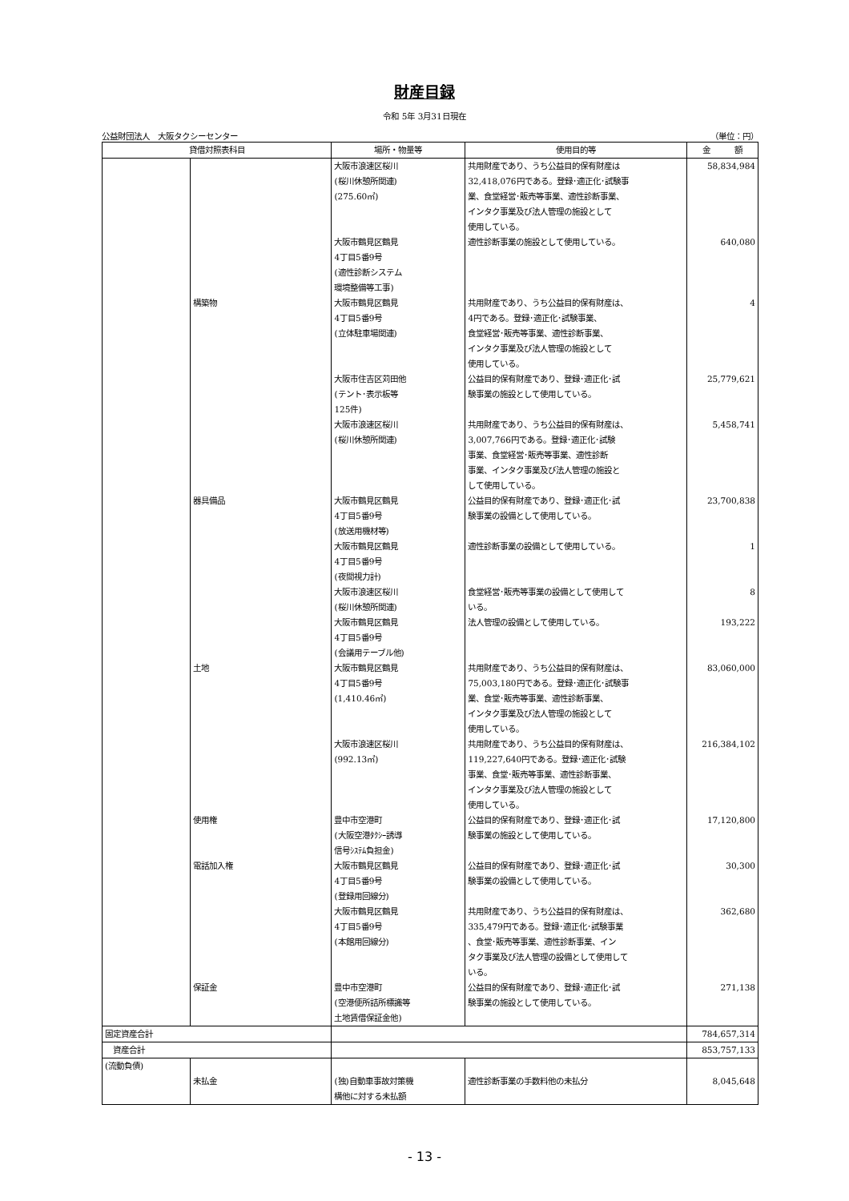財産目録
令和 5年 3月31日現在
公益財団法人　大阪タクシーセンター （単位：円）
| 貸借対照表科目 | | 場所・物量等 | 使用目的等 | 金 額 |
| --- | --- | --- | --- | --- |
| | | 大阪市浪速区桜川 (桜川休憩所関連) (275.60㎡) | 共用財産であり、うち公益目的保有財産は 32,418,076円である。登録･適正化･試験事 業、食堂経営･販売等事業、適性診断事業、 インタク事業及び法人管理の施設として 使用している。 | 58,834,984 |
| | | 大阪市鶴見区鶴見 4丁目5番9号 (適性診断システム 環境整備等工事) | 適性診断事業の施設として使用している。 | 640,080 |
| | 構築物 | 大阪市鶴見区鶴見 4丁目5番9号 (立体駐車場関連) | 共用財産であり、うち公益目的保有財産は、 4円である。登録･適正化･試験事業、 食堂経営･販売等事業、適性診断事業、 インタク事業及び法人管理の施設として 使用している。 | 4 |
| | | 大阪市住吉区苅田他 (テント･表示板等 125件) | 公益目的保有財産であり、登録･適正化･試 験事業の施設として使用している。 | 25,779,621 |
| | | 大阪市浪速区桜川 (桜川休憩所関連) | 共用財産であり、うち公益目的保有財産は、 3,007,766円である。登録･適正化･試験 事業、食堂経営･販売等事業、適性診断 事業、インタク事業及び法人管理の施設と して使用している。 | 5,458,741 |
| | 器具備品 | 大阪市鶴見区鶴見 4丁目5番9号 (放送用機材等) | 公益目的保有財産であり、登録･適正化･試 験事業の設備として使用している。 | 23,700,838 |
| | | 大阪市鶴見区鶴見 4丁目5番9号 (夜間視力計) | 適性診断事業の設備として使用している。 | 1 |
| | | 大阪市浪速区桜川 (桜川休憩所関連) | 食堂経営･販売等事業の設備として使用して いる。 | 8 |
| | | 大阪市鶴見区鶴見 4丁目5番9号 (会議用テーブル他) | 法人管理の設備として使用している。 | 193,222 |
| | 土地 | 大阪市鶴見区鶴見 4丁目5番9号 (1,410.46㎡) | 共用財産であり、うち公益目的保有財産は、 75,003,180円である。登録･適正化･試験事 業、食堂･販売等事業、適性診断事業、 インタク事業及び法人管理の施設として 使用している。 | 83,060,000 |
| | | 大阪市浪速区桜川 (992.13㎡) | 共用財産であり、うち公益目的保有財産は、 119,227,640円である。登録･適正化･試験 事業、食堂･販売等事業、適性診断事業、 インタク事業及び法人管理の施設として 使用している。 | 216,384,102 |
| | 使用権 | 豊中市空港町 (大阪空港ﾀｸｼｰ誘導 信号ｼｽﾃﾑ負担金) | 公益目的保有財産であり、登録･適正化･試 験事業の施設として使用している。 | 17,120,800 |
| | 電話加入権 | 大阪市鶴見区鶴見 4丁目5番9号 (登録用回線分) | 公益目的保有財産であり、登録･適正化･試 験事業の設備として使用している。 | 30,300 |
| | | 大阪市鶴見区鶴見 4丁目5番9号 (本館用回線分) | 共用財産であり、うち公益目的保有財産は、 335,479円である。登録･適正化･試験事業 、食堂･販売等事業、適性診断事業、イン タク事業及び法人管理の設備として使用して いる。 | 362,680 |
| | 保証金 | 豊中市空港町 (空港便所詰所標識等 土地賃借保証金他) | 公益目的保有財産であり、登録･適正化･試 験事業の施設として使用している。 | 271,138 |
| 固定資産合計 | | | | 784,657,314 |
| 資産合計 | | | | 853,757,133 |
| (流動負債) | | | | |
| | 未払金 | (独)自動車事故対策機 構他に対する未払額 | 適性診断事業の手数料他の未払分 | 8,045,648 |
- 13 -